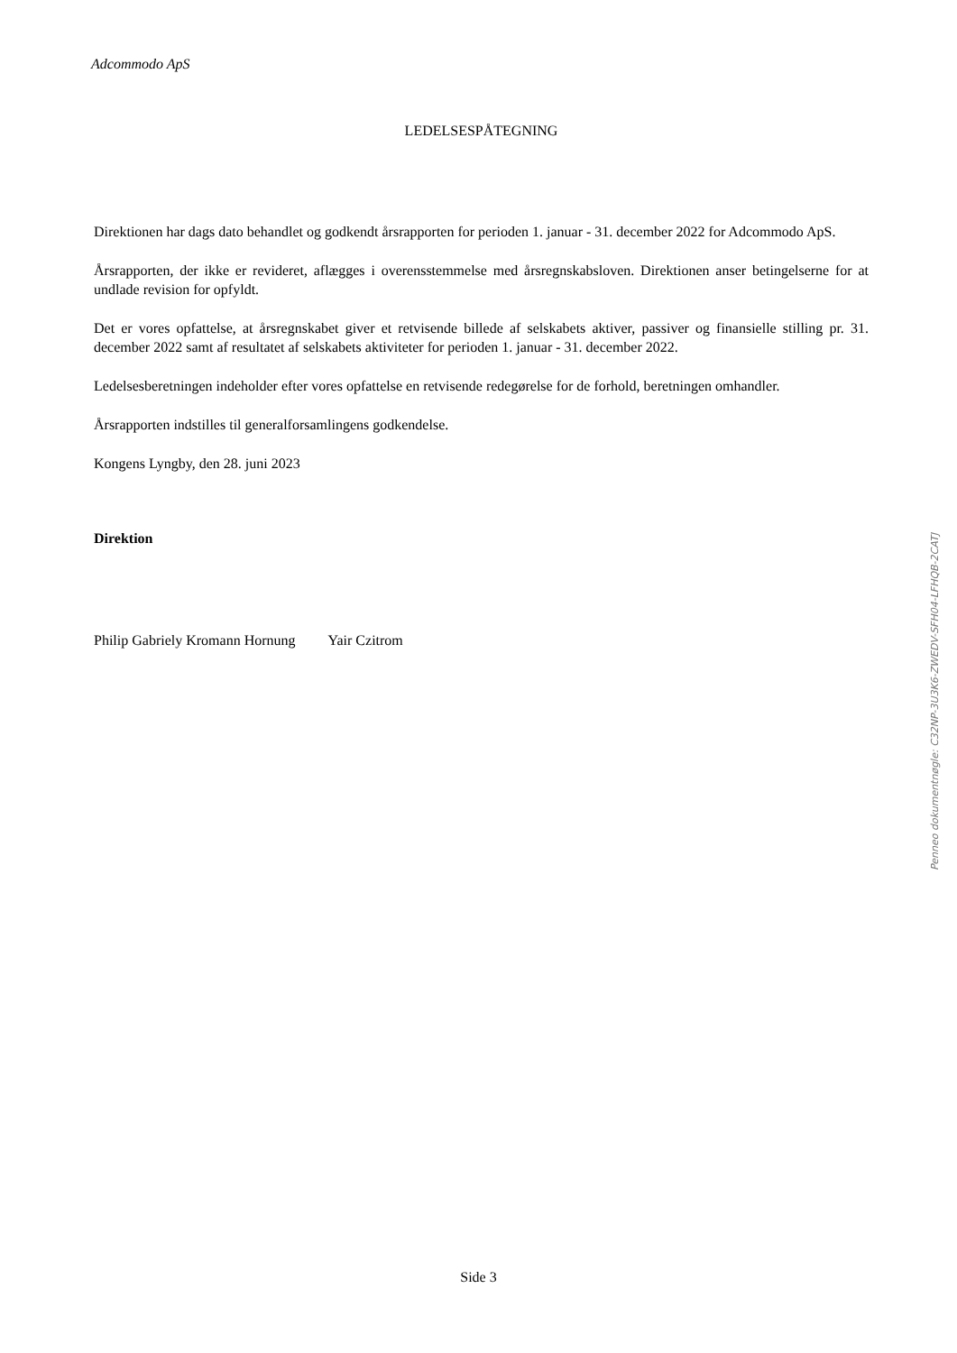Adcommodo ApS
LEDELSESPÅTEGNING
Direktionen har dags dato behandlet og godkendt årsrapporten for perioden 1. januar - 31. december 2022 for Adcommodo ApS.
Årsrapporten, der ikke er revideret, aflægges i overensstemmelse med årsregnskabsloven. Direktionen anser betingelserne for at undlade revision for opfyldt.
Det er vores opfattelse, at årsregnskabet giver et retvisende billede af selskabets aktiver, passiver og finansielle stilling pr. 31. december 2022 samt af resultatet af selskabets aktiviteter for perioden 1. januar - 31. december 2022.
Ledelsesberetningen indeholder efter vores opfattelse en retvisende redegørelse for de forhold, beretningen omhandler.
Årsrapporten indstilles til generalforsamlingens godkendelse.
Kongens Lyngby, den 28. juni 2023
Direktion
Philip Gabriely Kromann Hornung Yair Czitrom
Penneo dokumentnøgle: C32NP-3U3K6-ZWEDV-SFH04-LFHQB-2CATJ
Side 3